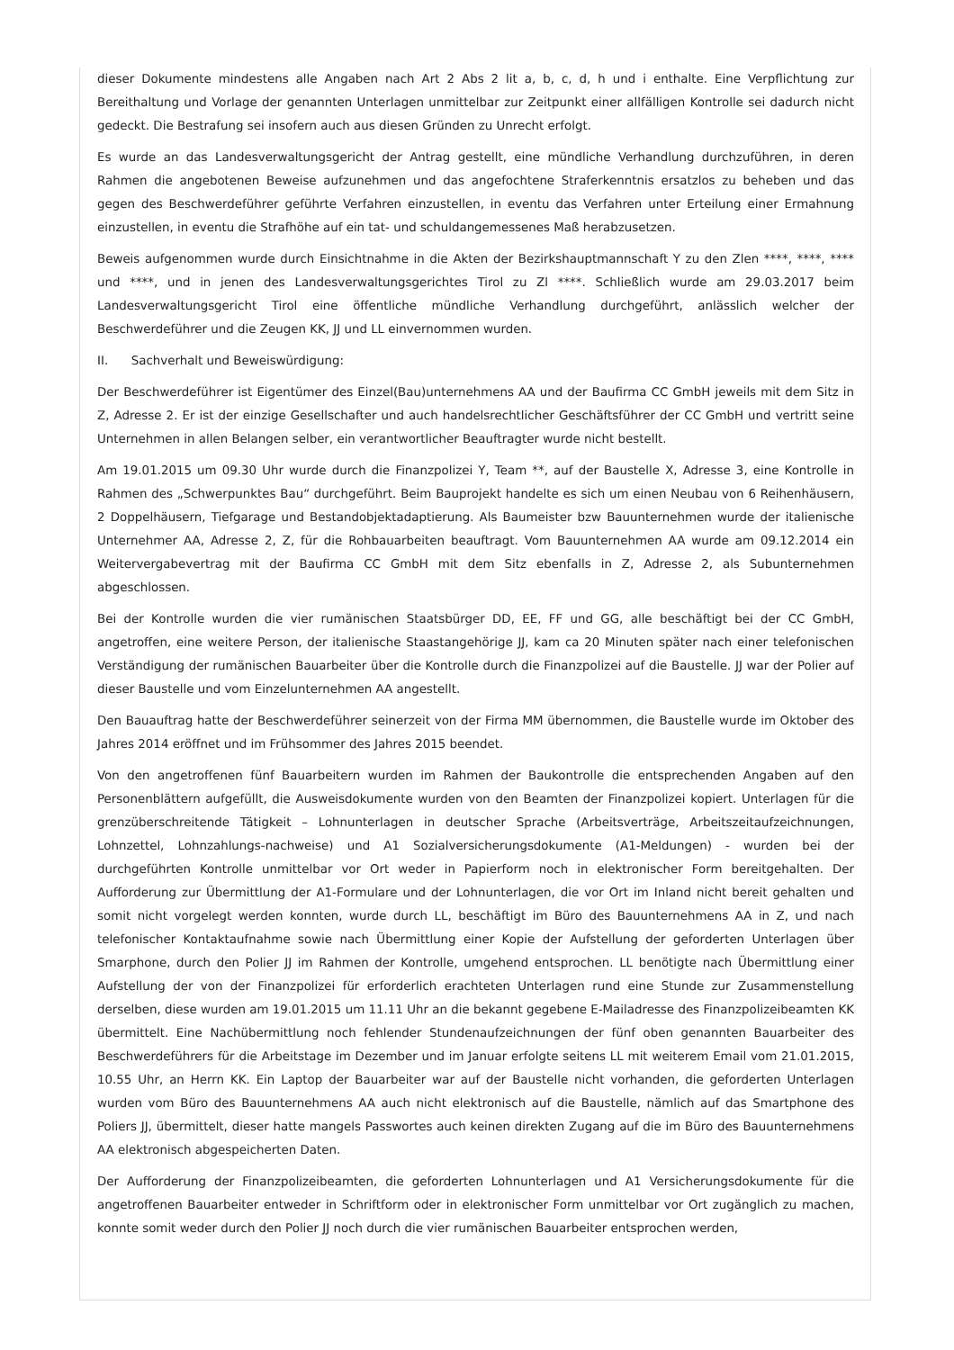dieser Dokumente mindestens alle Angaben nach Art 2 Abs 2 lit a, b, c, d, h und i enthalte. Eine Verpflichtung zur Bereithaltung und Vorlage der genannten Unterlagen unmittelbar zur Zeitpunkt einer allfälligen Kontrolle sei dadurch nicht gedeckt. Die Bestrafung sei insofern auch aus diesen Gründen zu Unrecht erfolgt.
Es wurde an das Landesverwaltungsgericht der Antrag gestellt, eine mündliche Verhandlung durchzuführen, in deren Rahmen die angebotenen Beweise aufzunehmen und das angefochtene Straferkenntnis ersatzlos zu beheben und das gegen des Beschwerdeführer geführte Verfahren einzustellen, in eventu das Verfahren unter Erteilung einer Ermahnung einzustellen, in eventu die Strafhöhe auf ein tat- und schuldangemessenes Maß herabzusetzen.
Beweis aufgenommen wurde durch Einsichtnahme in die Akten der Bezirkshauptmannschaft Y zu den Zlen ****, ****, **** und ****, und in jenen des Landesverwaltungsgerichtes Tirol zu Zl ****. Schließlich wurde am 29.03.2017 beim Landesverwaltungsgericht Tirol eine öffentliche mündliche Verhandlung durchgeführt, anlässlich welcher der Beschwerdeführer und die Zeugen KK, JJ und LL einvernommen wurden.
II. Sachverhalt und Beweiswürdigung:
Der Beschwerdeführer ist Eigentümer des Einzel(Bau)unternehmens AA und der Baufirma CC GmbH jeweils mit dem Sitz in Z, Adresse 2. Er ist der einzige Gesellschafter und auch handelsrechtlicher Geschäftsführer der CC GmbH und vertritt seine Unternehmen in allen Belangen selber, ein verantwortlicher Beauftragter wurde nicht bestellt.
Am 19.01.2015 um 09.30 Uhr wurde durch die Finanzpolizei Y, Team **, auf der Baustelle X, Adresse 3, eine Kontrolle in Rahmen des „Schwerpunktes Bau“ durchgeführt. Beim Bauprojekt handelte es sich um einen Neubau von 6 Reihenhäusern, 2 Doppelhäusern, Tiefgarage und Bestandobjektadaptierung. Als Baumeister bzw Bauunternehmen wurde der italienische Unternehmer AA, Adresse 2, Z, für die Rohbauarbeiten beauftragt. Vom Bauunternehmen AA wurde am 09.12.2014 ein Weitervergabevertrag mit der Baufirma CC GmbH mit dem Sitz ebenfalls in Z, Adresse 2, als Subunternehmen abgeschlossen.
Bei der Kontrolle wurden die vier rumänischen Staatsbürger DD, EE, FF und GG, alle beschäftigt bei der CC GmbH, angetroffen, eine weitere Person, der italienische Staastangehörige JJ, kam ca 20 Minuten später nach einer telefonischen Verständigung der rumänischen Bauarbeiter über die Kontrolle durch die Finanzpolizei auf die Baustelle. JJ war der Polier auf dieser Baustelle und vom Einzelunternehmen AA angestellt.
Den Bauauftrag hatte der Beschwerdeführer seinerzeit von der Firma MM übernommen, die Baustelle wurde im Oktober des Jahres 2014 eröffnet und im Frühsommer des Jahres 2015 beendet.
Von den angetroffenen fünf Bauarbeitern wurden im Rahmen der Baukontrolle die entsprechenden Angaben auf den Personenblättern aufgefüllt, die Ausweisdokumente wurden von den Beamten der Finanzpolizei kopiert. Unterlagen für die grenzüberschreitende Tätigkeit – Lohnunterlagen in deutscher Sprache (Arbeitsverträge, Arbeitszeitaufzeichnungen, Lohnzettel, Lohnzahlungs-nachweise) und A1 Sozialversicherungsdokumente (A1-Meldungen) - wurden bei der durchgeführten Kontrolle unmittelbar vor Ort weder in Papierform noch in elektronischer Form bereitgehalten. Der Aufforderung zur Übermittlung der A1-Formulare und der Lohnunterlagen, die vor Ort im Inland nicht bereit gehalten und somit nicht vorgelegt werden konnten, wurde durch LL, beschäftigt im Büro des Bauunternehmens AA in Z, und nach telefonischer Kontaktaufnahme sowie nach Übermittlung einer Kopie der Aufstellung der geforderten Unterlagen über Smarphone, durch den Polier JJ im Rahmen der Kontrolle, umgehend entsprochen. LL benötigte nach Übermittlung einer Aufstellung der von der Finanzpolizei für erforderlich erachteten Unterlagen rund eine Stunde zur Zusammenstellung derselben, diese wurden am 19.01.2015 um 11.11 Uhr an die bekannt gegebene E-Mailadresse des Finanzpolizeibeamten KK übermittelt. Eine Nachübermittlung noch fehlender Stundenaufzeichnungen der fünf oben genannten Bauarbeiter des Beschwerdeführers für die Arbeitstage im Dezember und im Januar erfolgte seitens LL mit weiterem Email vom 21.01.2015, 10.55 Uhr, an Herrn KK. Ein Laptop der Bauarbeiter war auf der Baustelle nicht vorhanden, die geforderten Unterlagen wurden vom Büro des Bauunternehmens AA auch nicht elektronisch auf die Baustelle, nämlich auf das Smartphone des Poliers JJ, übermittelt, dieser hatte mangels Passwortes auch keinen direkten Zugang auf die im Büro des Bauunternehmens AA elektronisch abgespeicherten Daten.
Der Aufforderung der Finanzpolizeibeamten, die geforderten Lohnunterlagen und A1 Versicherungsdokumente für die angetroffenen Bauarbeiter entweder in Schriftform oder in elektronischer Form unmittelbar vor Ort zugänglich zu machen, konnte somit weder durch den Polier JJ noch durch die vier rumänischen Bauarbeiter entsprochen werden,